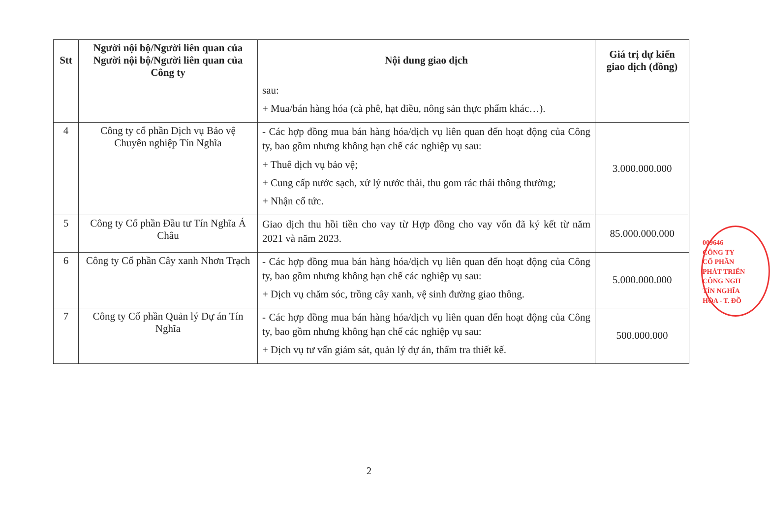| Stt | Người nội bộ/Người liên quan của Người nội bộ/Người liên quan của Công ty | Nội dung giao dịch | Giá trị dự kiến giao dịch (đồng) |
| --- | --- | --- | --- |
| | | sau: + Mua/bán hàng hóa (cà phê, hạt điều, nông sản thực phẩm khác…). | |
| 4 | Công ty cổ phần Dịch vụ Bảo vệ Chuyên nghiệp Tín Nghĩa | - Các hợp đồng mua bán hàng hóa/dịch vụ liên quan đến hoạt động của Công ty, bao gồm nhưng không hạn chế các nghiệp vụ sau: + Thuê dịch vụ bảo vệ; + Cung cấp nước sạch, xử lý nước thải, thu gom rác thải thông thường; + Nhận cổ tức. | 3.000.000.000 |
| 5 | Công ty Cổ phần Đầu tư Tín Nghĩa Á Châu | Giao dịch thu hồi tiền cho vay từ Hợp đồng cho vay vốn đã ký kết từ năm 2021 và năm 2023. | 85.000.000.000 |
| 6 | Công ty Cổ phần Cây xanh Nhơn Trạch | - Các hợp đồng mua bán hàng hóa/dịch vụ liên quan đến hoạt động của Công ty, bao gồm nhưng không hạn chế các nghiệp vụ sau: + Dịch vụ chăm sóc, trồng cây xanh, vệ sinh đường giao thông. | 5.000.000.000 |
| 7 | Công ty Cổ phần Quản lý Dự án Tín Nghĩa | - Các hợp đồng mua bán hàng hóa/dịch vụ liên quan đến hoạt động của Công ty, bao gồm nhưng không hạn chế các nghiệp vụ sau: + Dịch vụ tư vấn giám sát, quản lý dự án, thẩm tra thiết kế. | 500.000.000 |
009646
CÔNG TY
CỔ PHẦN
PHÁT TRIỂN
CÔNG NGH
TÍN NGHĨA
HÒA - T. ĐỒ
2